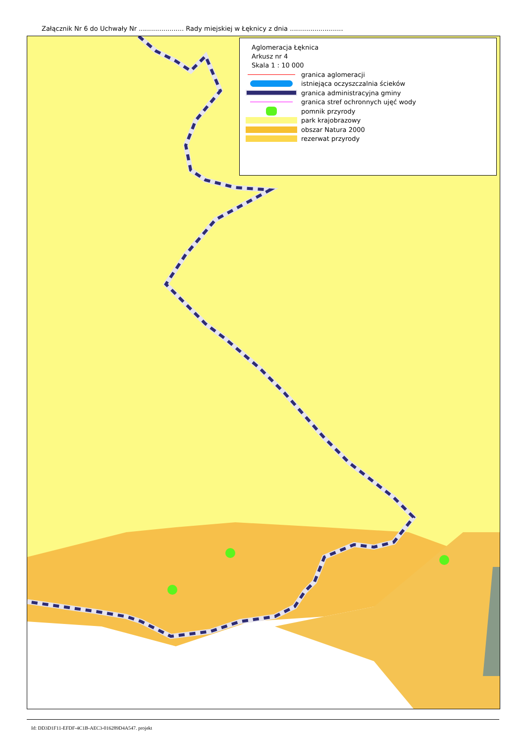Załącznik Nr 6 do Uchwały Nr ...................... Rady miejskiej w Łęknicy z dnia ..........................
Aglomeracja Łęknica
Arkusz nr 4
Skala 1 : 10 000
granica aglomeracji
istniejąca oczyszczalnia ścieków
granica administracyjna gminy
granica stref ochronnych ujęć wody
pomnik przyrody
park krajobrazowy
obszar Natura 2000
rezerwat przyrody
Id: DD3D1F11-EFDF-4C1B-AEC3-016289D4A547. projekt